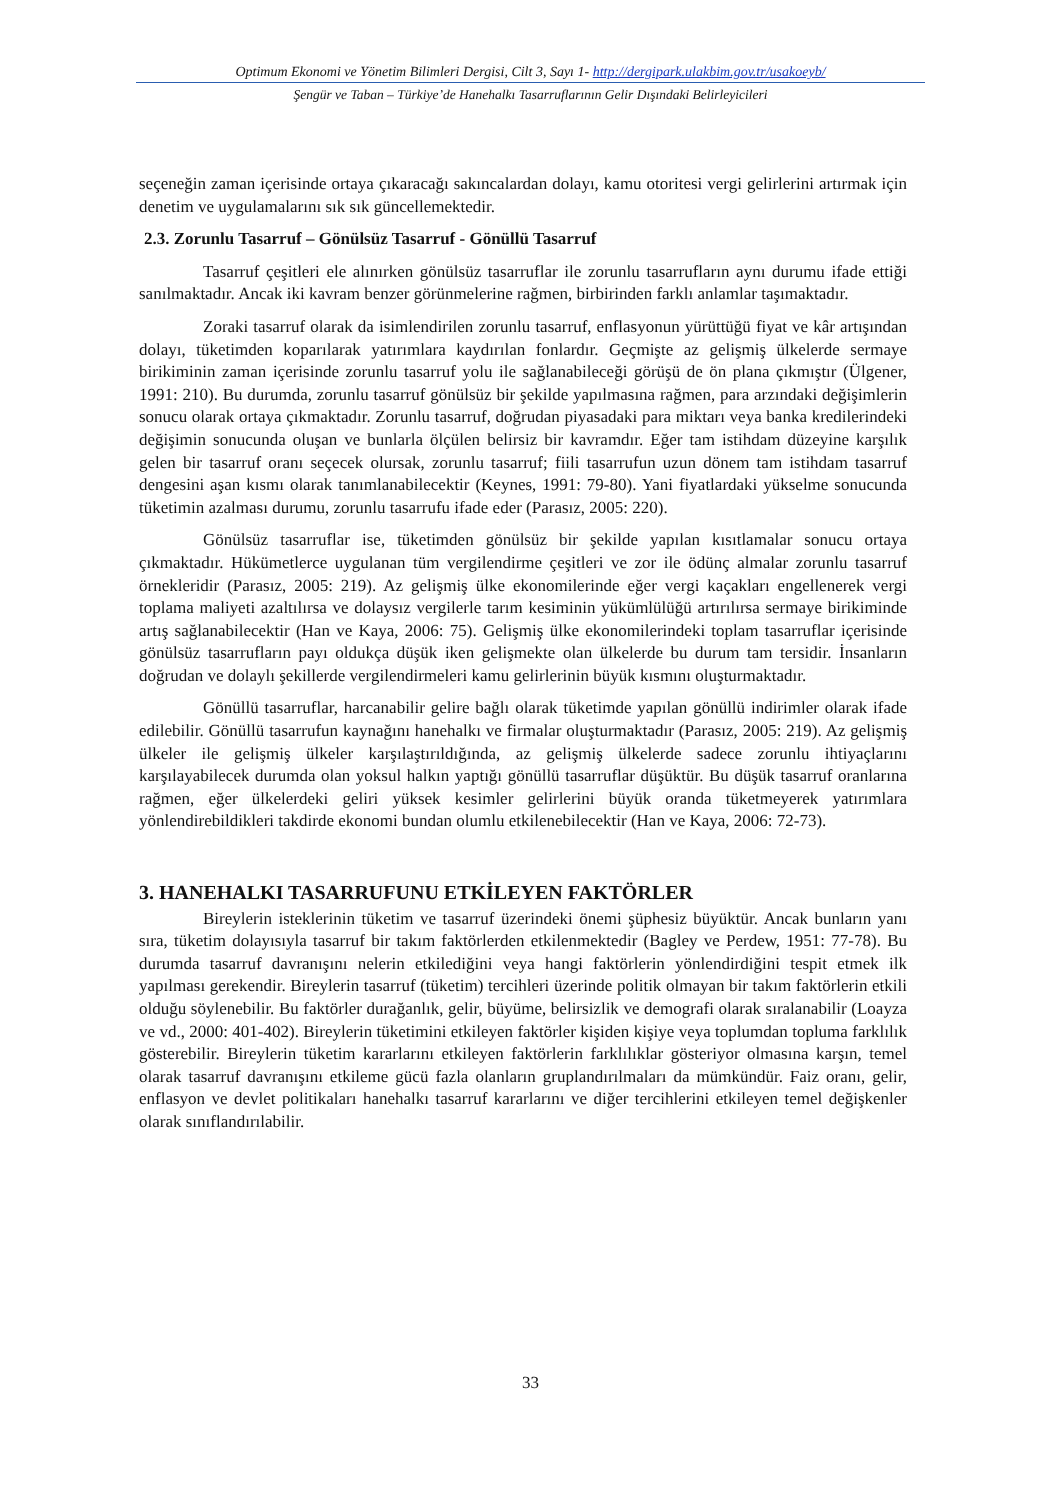Optimum Ekonomi ve Yönetim Bilimleri Dergisi, Cilt 3, Sayı 1- http://dergipark.ulakbim.gov.tr/usakoeyb/
Şengür ve Taban – Türkiye’de Hanehalkı Tasarruflarının Gelir Dışındaki Belirleyicileri
seçeneğin zaman içerisinde ortaya çıkaracağı sakıncalardan dolayı, kamu otoritesi vergi gelirlerini artırmak için denetim ve uygulamalarını sık sık güncellemektedir.
2.3. Zorunlu Tasarruf – Gönülsüz Tasarruf - Gönüllü Tasarruf
Tasarruf çeşitleri ele alınırken gönülsüz tasarruflar ile zorunlu tasarrufların aynı durumu ifade ettiği sanılmaktadır. Ancak iki kavram benzer görünmelerine rağmen, birbirinden farklı anlamlar taşımaktadır.
Zoraki tasarruf olarak da isimlendirilen zorunlu tasarruf, enflasyonun yürüttüğü fiyat ve kâr artışından dolayı, tüketimden koparılarak yatırımlara kaydırılan fonlardır. Geçmişte az gelişmiş ülkelerde sermaye birikiminin zaman içerisinde zorunlu tasarruf yolu ile sağlanabileceği görüşü de ön plana çıkmıştır (Ülgener, 1991: 210). Bu durumda, zorunlu tasarruf gönülsüz bir şekilde yapılmasına rağmen, para arzındaki değişimlerin sonucu olarak ortaya çıkmaktadır. Zorunlu tasarruf, doğrudan piyasadaki para miktarı veya banka kredilerindeki değişimin sonucunda oluşan ve bunlarla ölçülen belirsiz bir kavramdır. Eğer tam istihdam düzeyine karşılık gelen bir tasarruf oranı seçecek olursak, zorunlu tasarruf; fiili tasarrufun uzun dönem tam istihdam tasarruf dengesini aşan kısmı olarak tanımlanabilecektir (Keynes, 1991: 79-80). Yani fiyatlardaki yükselme sonucunda tüketimin azalması durumu, zorunlu tasarrufu ifade eder (Parasız, 2005: 220).
Gönülsüz tasarruflar ise, tüketimden gönülsüz bir şekilde yapılan kısıtlamalar sonucu ortaya çıkmaktadır. Hükümetlerce uygulanan tüm vergilendirme çeşitleri ve zor ile ödünç almalar zorunlu tasarruf örnekleridir (Parasız, 2005: 219). Az gelişmiş ülke ekonomilerinde eğer vergi kaçakları engellenerek vergi toplama maliyeti azaltılırsa ve dolaysız vergilerle tarım kesiminin yükümlülüğü artırılırsa sermaye birikiminde artış sağlanabilecektir (Han ve Kaya, 2006: 75). Gelişmiş ülke ekonomilerindeki toplam tasarruflar içerisinde gönülsüz tasarrufların payı oldukça düşük iken gelişmekte olan ülkelerde bu durum tam tersidir. İnsanların doğrudan ve dolaylı şekillerde vergilendirmeleri kamu gelirlerinin büyük kısmını oluşturmaktadır.
Gönüllü tasarruflar, harcanabilir gelire bağlı olarak tüketimde yapılan gönüllü indirimler olarak ifade edilebilir. Gönüllü tasarrufun kaynağını hanehalkı ve firmalar oluşturmaktadır (Parasız, 2005: 219). Az gelişmiş ülkeler ile gelişmiş ülkeler karşılaştırıldığında, az gelişmiş ülkelerde sadece zorunlu ihtiyaçlarını karşılayabilecek durumda olan yoksul halkın yaptığı gönüllü tasarruflar düşüktür. Bu düşük tasarruf oranlarına rağmen, eğer ülkelerdeki geliri yüksek kesimler gelirlerini büyük oranda tüketmeyerek yatırımlara yönlendirebildikleri takdirde ekonomi bundan olumlu etkilenebilecektir (Han ve Kaya, 2006: 72-73).
3. HANEHALKI TASARRUFUNU ETKİLEYEN FAKTÖRLER
Bireylerin isteklerinin tüketim ve tasarruf üzerindeki önemi şüphesiz büyüktür. Ancak bunların yanı sıra, tüketim dolayısıyla tasarruf bir takım faktörlerden etkilenmektedir (Bagley ve Perdew, 1951: 77-78). Bu durumda tasarruf davranışını nelerin etkilediğini veya hangi faktörlerin yönlendirdiğini tespit etmek ilk yapılması gerekendir. Bireylerin tasarruf (tüketim) tercihleri üzerinde politik olmayan bir takım faktörlerin etkili olduğu söylenebilir. Bu faktörler durağanlık, gelir, büyüme, belirsizlik ve demografi olarak sıralanabilir (Loayza ve vd., 2000: 401-402). Bireylerin tüketimini etkileyen faktörler kişiden kişiye veya toplumdan topluma farklılık gösterebilir. Bireylerin tüketim kararlarını etkileyen faktörlerin farklılıklar gösteriyor olmasına karşın, temel olarak tasarruf davranışını etkileme gücü fazla olanların gruplandırılmaları da mümkündür. Faiz oranı, gelir, enflasyon ve devlet politikaları hanehalkı tasarruf kararlarını ve diğer tercihlerini etkileyen temel değişkenler olarak sınıflandırılabilir.
33